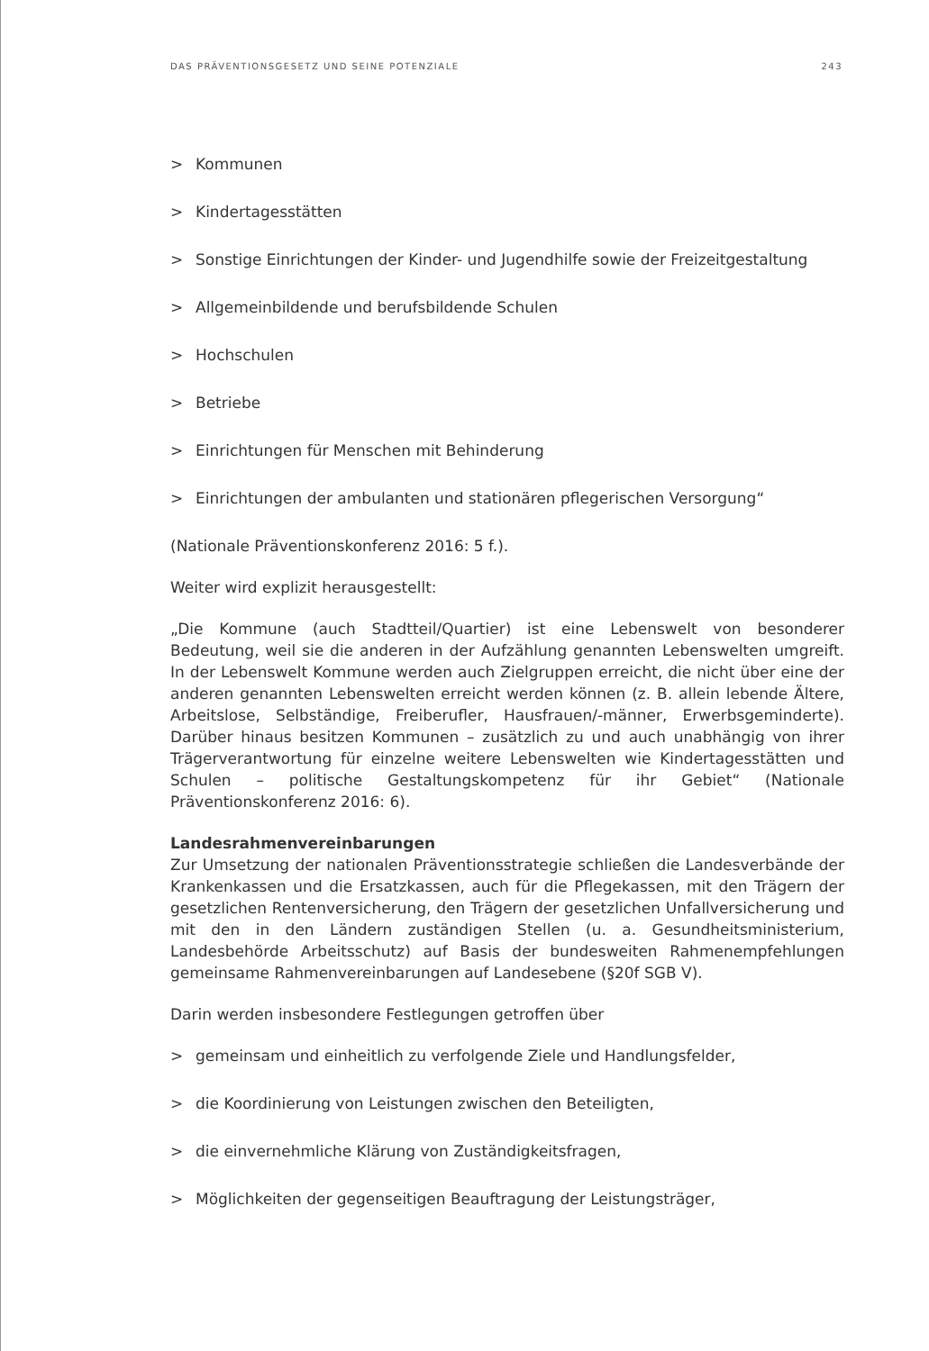DAS PRÄVENTIONSGESETZ UND SEINE POTENZIALE 243
> Kommunen
> Kindertagesstätten
> Sonstige Einrichtungen der Kinder- und Jugendhilfe sowie der Freizeitgestaltung
> Allgemeinbildende und berufsbildende Schulen
> Hochschulen
> Betriebe
> Einrichtungen für Menschen mit Behinderung
> Einrichtungen der ambulanten und stationären pflegerischen Versorgung“
(Nationale Präventionskonferenz 2016: 5 f.).
Weiter wird explizit herausgestellt:
„Die Kommune (auch Stadtteil/Quartier) ist eine Lebenswelt von besonderer Bedeutung, weil sie die anderen in der Aufzählung genannten Lebenswelten umgreift. In der Lebenswelt Kommune werden auch Zielgruppen erreicht, die nicht über eine der anderen genannten Lebenswelten erreicht werden können (z. B. allein lebende Ältere, Arbeitslose, Selbständige, Freiberufler, Hausfrauen/-männer, Erwerbsgeminderte). Darüber hinaus besitzen Kommunen – zusätzlich zu und auch unabhängig von ihrer Trägerverantwortung für einzelne weitere Lebenswelten wie Kindertagesstätten und Schulen – politische Gestaltungskompetenz für ihr Gebiet“ (Nationale Präventionskonferenz 2016: 6).
Landesrahmenvereinbarungen
Zur Umsetzung der nationalen Präventionsstrategie schließen die Landesverbände der Krankenkassen und die Ersatzkassen, auch für die Pflegekassen, mit den Trägern der gesetzlichen Rentenversicherung, den Trägern der gesetzlichen Unfallversicherung und mit den in den Ländern zuständigen Stellen (u. a. Gesundheitsministerium, Landesbehörde Arbeitsschutz) auf Basis der bundesweiten Rahmenempfehlungen gemeinsame Rahmenvereinbarungen auf Landesebene (§20f SGB V).
Darin werden insbesondere Festlegungen getroffen über
> gemeinsam und einheitlich zu verfolgende Ziele und Handlungsfelder,
> die Koordinierung von Leistungen zwischen den Beteiligten,
> die einvernehmliche Klärung von Zuständigkeitsfragen,
> Möglichkeiten der gegenseitigen Beauftragung der Leistungsträger,